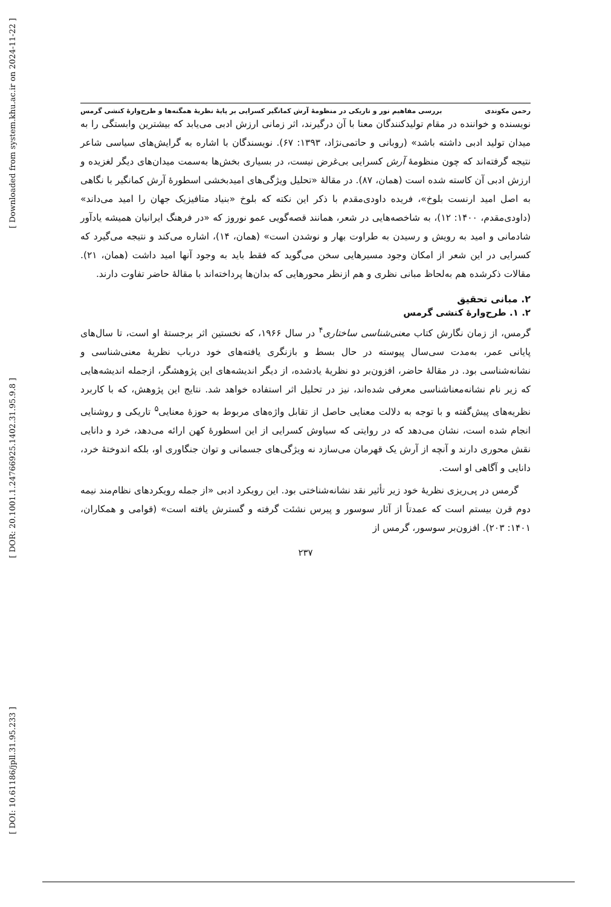[ Downloaded from system.khu.ac.ir on 2024-11-22 ]
[ DOR: 20.1001.1.24766925.1402.31.95.9.8 ]
[ DOI: 10.61186/jpll.31.95.233 ]
رحمن مکوندی بررسی مفاهیم نور و تاریکی در منظومهٔ آرش کمانگیر کسرایی بر پایهٔ نظریهٔ همگنه‌ها و طرح‌وارهٔ کنشی گرمس
نویسنده و خواننده در مقام تولیدکنندگان معنا با آن درگیرند، اثر زمانی ارزش ادبی می‌یابد که بیشترین وابستگی را به میدان تولید ادبی داشته باشد» (روبانی و حاتمی‌نژاد، ۱۳۹۳: ۶۷). نویسندگان با اشاره به گرایش‌های سیاسی شاعر نتیجه گرفته‌اند که چون منظومهٔ آرش کسرایی بی‌غرض نیست، در بسیاری بخش‌ها به‌سمت میدان‌های دیگر لغزیده و ارزش ادبی آن کاسته شده است (همان، ۸۷). در مقالهٔ «تحلیل ویژگی‌های امیدبخشی اسطورهٔ آرش کمانگیر با نگاهی به اصل امید ارنست بلوخ»، فریده داودی‌مقدم با ذکر این نکته که بلوخ «بنیاد متافیزیک جهان را امید می‌داند» (داودی‌مقدم، ۱۴۰۰: ۱۲)، به شاخصه‌هایی در شعر، همانند قصه‌گویی عمو نوروز که «در فرهنگ ایرانیان همیشه یادآور شادمانی و امید به رویش و رسیدن به طراوت بهار و نوشدن است» (همان، ۱۴)، اشاره می‌کند و نتیجه می‌گیرد که کسرایی در این شعر از امکان وجود مسیرهایی سخن می‌گوید که فقط باید به وجود آنها امید داشت (همان، ۲۱). مقالات ذکرشده هم به‌لحاظ مبانی نظری و هم ازنظر محورهایی که بدان‌ها پرداخته‌اند با مقالهٔ حاضر تفاوت دارند.
۲. مبانی تحقیق
۲. ۱. طرح‌وارهٔ کنشی گرمس
گرمس، از زمان نگارش کتاب معنی‌شناسی ساختاری<sup>۴</sup> در سال ۱۹۶۶، که نخستین اثر برجستهٔ او است، تا سال‌های پایانی عمر، به‌مدت سی‌سال پیوسته در حال بسط و بازنگری یافته‌های خود درباب نظریهٔ معنی‌شناسی و نشانه‌شناسی بود. در مقالهٔ حاضر، افزون‌بر دو نظریهٔ یادشده، از دیگر اندیشه‌های این پژوهشگر، ازجمله اندیشه‌هایی که زیر نام نشانه‌معناشناسی معرفی شده‌اند، نیز در تحلیل اثر استفاده خواهد شد. نتایج این پژوهش، که با کاربرد نظریه‌های پیش‌گفته و با توجه به دلالت معنایی حاصل از تقابل واژه‌های مربوط به حوزهٔ معنایی<sup>۵</sup> تاریکی و روشنایی انجام شده است، نشان می‌دهد که در روایتی که سیاوش کسرایی از این اسطورهٔ کهن ارائه می‌دهد، خرد و دانایی نقش محوری دارند و آنچه از آرش یک قهرمان می‌سازد نه ویژگی‌های جسمانی و توان جنگاوری او، بلکه اندوختهٔ خرد، دانایی و آگاهی او است.
گرمس در پی‌ریزی نظریهٔ خود زیر تأثیر نقد نشانه‌شناختی بود. این رویکرد ادبی «از جمله رویکردهای نظام‌مند نیمه دوم قرن بیستم است که عمدتاً از آثار سوسور و پیرس نشئت گرفته و گسترش یافته است» (قوامی و همکاران، ۱۴۰۱: ۲۰۳). افزون‌بر سوسور، گرمس از
۲۳۷